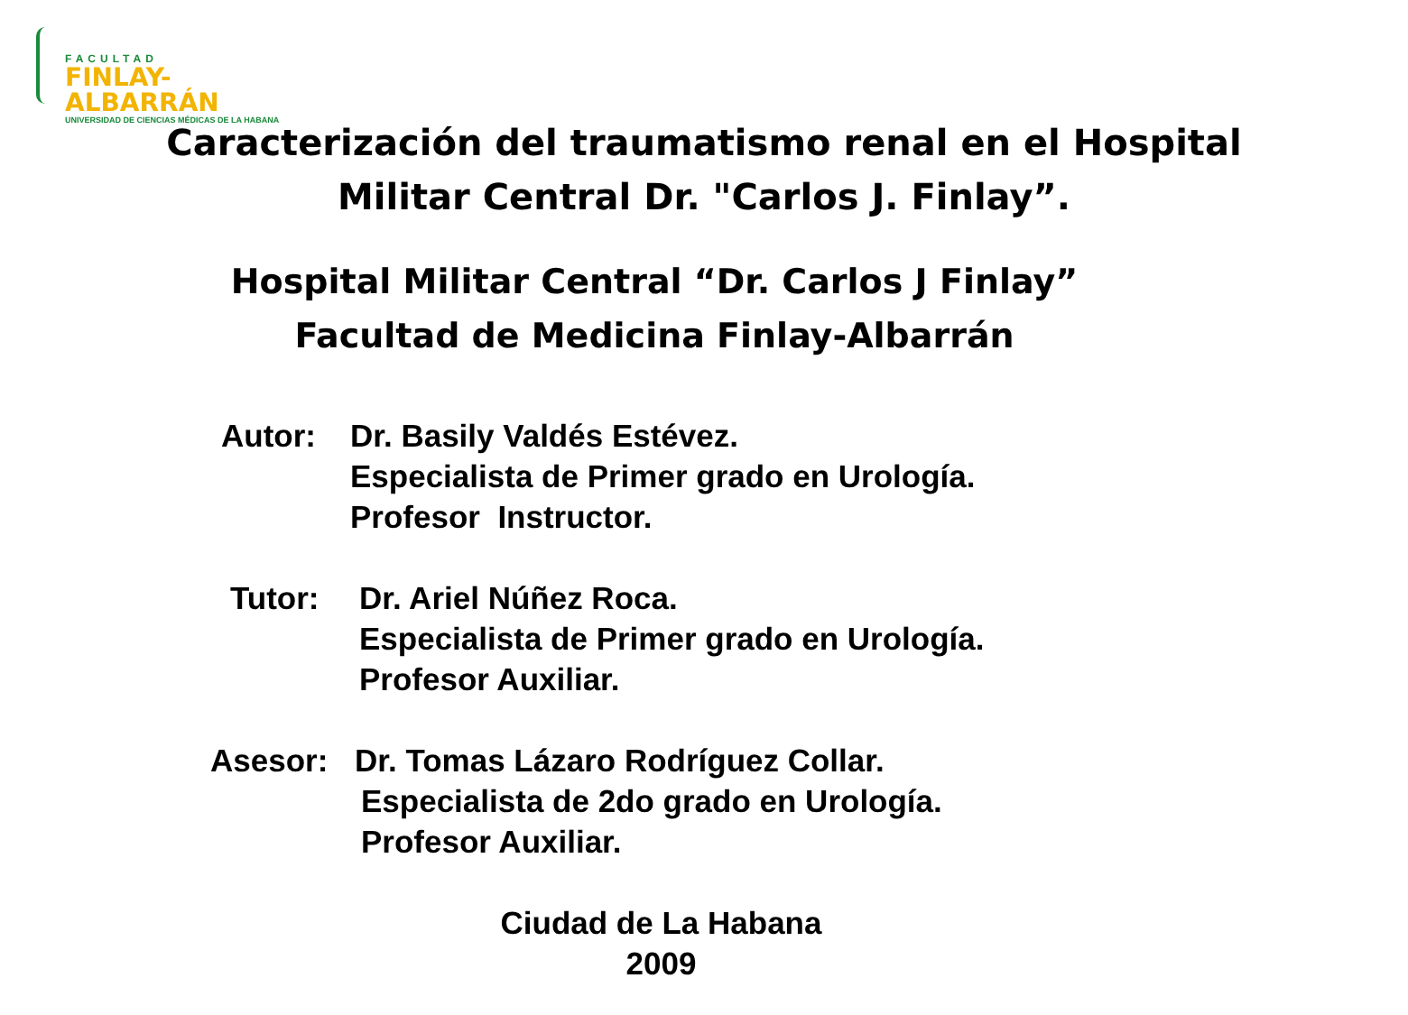FACULTAD
FINLAY-ALBARRÁN
UNIVERSIDAD DE CIENCIAS MÉDICAS DE LA HABANA
Caracterización del traumatismo renal en el Hospital
Militar Central Dr. "Carlos J. Finlay”.
Hospital Militar Central “Dr. Carlos J Finlay”
Facultad de Medicina Finlay-Albarrán
Autor: Dr. Basily Valdés Estévez.
Especialista de Primer grado en Urología.
Profesor Instructor.
Tutor: Dr. Ariel Núñez Roca.
Especialista de Primer grado en Urología.
Profesor Auxiliar.
Asesor: Dr. Tomas Lázaro Rodríguez Collar.
Especialista de 2do grado en Urología.
Profesor Auxiliar.
Ciudad de La Habana
2009